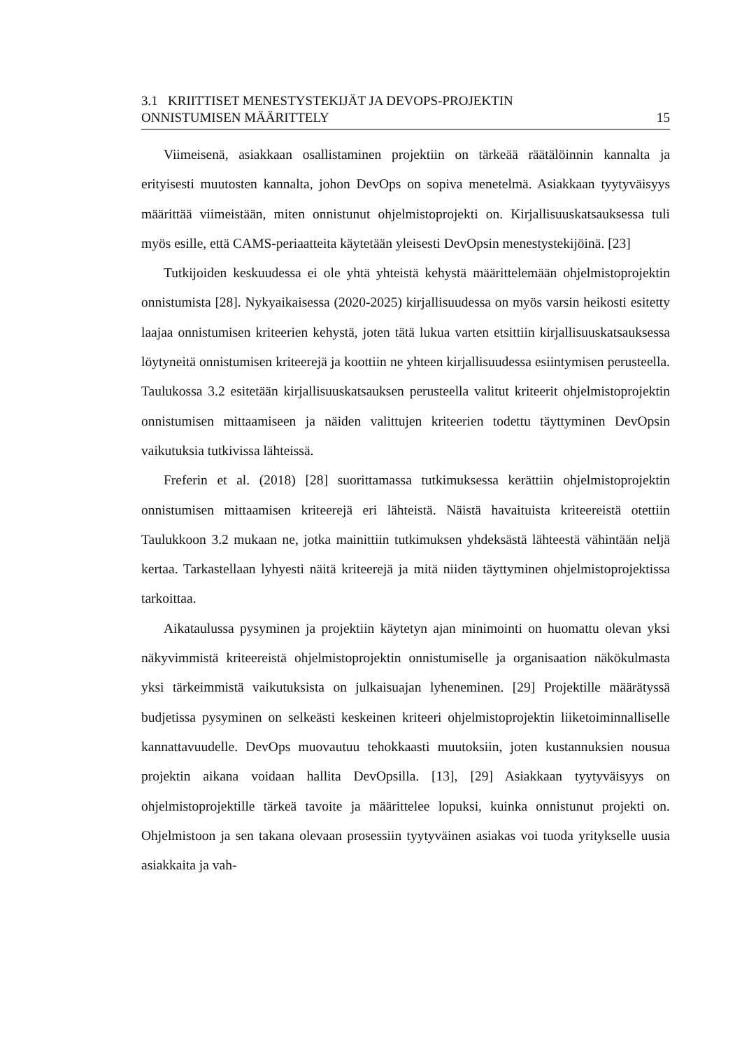3.1 KRIITTISET MENESTYSTEKIJÄT JA DEVOPS-PROJEKTIN
ONNISTUMISEN MÄÄRITTELY 15
Viimeisenä, asiakkaan osallistaminen projektiin on tärkeää räätälöinnin kannalta ja erityisesti muutosten kannalta, johon DevOps on sopiva menetelmä. Asiakkaan tyytyväisyys määrittää viimeistään, miten onnistunut ohjelmistoprojekti on. Kirjallisuuskatsauksessa tuli myös esille, että CAMS-periaatteita käytetään yleisesti DevOpsin menestystekijöinä. [23]
Tutkijoiden keskuudessa ei ole yhtä yhteistä kehystä määrittelemään ohjelmistoprojektin onnistumista [28]. Nykyaikaisessa (2020-2025) kirjallisuudessa on myös varsin heikosti esitetty laajaa onnistumisen kriteerien kehystä, joten tätä lukua varten etsittiin kirjallisuuskatsauksessa löytyneitä onnistumisen kriteerejä ja koottiin ne yhteen kirjallisuudessa esiintymisen perusteella. Taulukossa 3.2 esitetään kirjallisuuskatsauksen perusteella valitut kriteerit ohjelmistoprojektin onnistumisen mittaamiseen ja näiden valittujen kriteerien todettu täyttyminen DevOpsin vaikutuksia tutkivissa lähteissä.
Freferin et al. (2018) [28] suorittamassa tutkimuksessa kerättiin ohjelmistoprojektin onnistumisen mittaamisen kriteerejä eri lähteistä. Näistä havaituista kriteereistä otettiin Taulukkoon 3.2 mukaan ne, jotka mainittiin tutkimuksen yhdeksästä lähteestä vähintään neljä kertaa. Tarkastellaan lyhyesti näitä kriteerejä ja mitä niiden täyttyminen ohjelmistoprojektissa tarkoittaa.
Aikataulussa pysyminen ja projektiin käytetyn ajan minimointi on huomattu olevan yksi näkyvimmistä kriteereistä ohjelmistoprojektin onnistumiselle ja organisaation näkökulmasta yksi tärkeimmistä vaikutuksista on julkaisuajan lyheneminen. [29] Projektille määrätyssä budjetissa pysyminen on selkeästi keskeinen kriteeri ohjelmistoprojektin liiketoiminnalliselle kannattavuudelle. DevOps muovautuu tehokkaasti muutoksiin, joten kustannuksien nousua projektin aikana voidaan hallita DevOpsilla. [13], [29] Asiakkaan tyytyväisyys on ohjelmistoprojektille tärkeä tavoite ja määrittelee lopuksi, kuinka onnistunut projekti on. Ohjelmistoon ja sen takana olevaan prosessiin tyytyväinen asiakas voi tuoda yritykselle uusia asiakkaita ja vah-